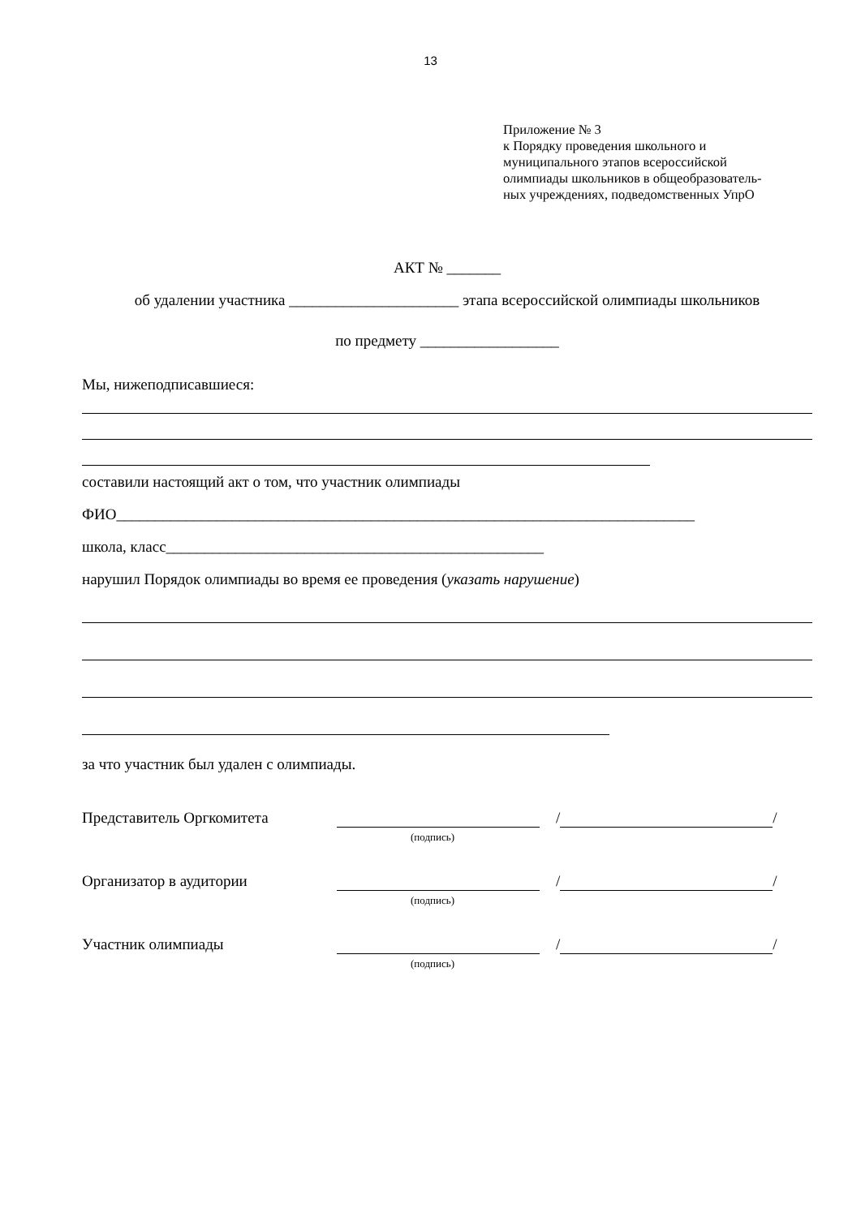13
Приложение № 3
к Порядку проведения школьного и
муниципального этапов всероссийской
олимпиады школьников в общеобразователь-
ных учреждениях, подведомственных УпрО
АКТ № _______
об удалении участника ______________________ этапа всероссийской олимпиады школьников
по предмету __________________
Мы, нижеподписавшиеся:
составили настоящий акт о том, что участник олимпиады
ФИО___________________________________________________________________________
школа, класс_________________________________________________
нарушил Порядок олимпиады во время ее проведения (указать нарушение)
за что участник был удален с олимпиады.
Представитель Оргкомитета / /
(подпись)
Организатор в аудитории / /
(подпись)
Участник олимпиады / /
(подпись)